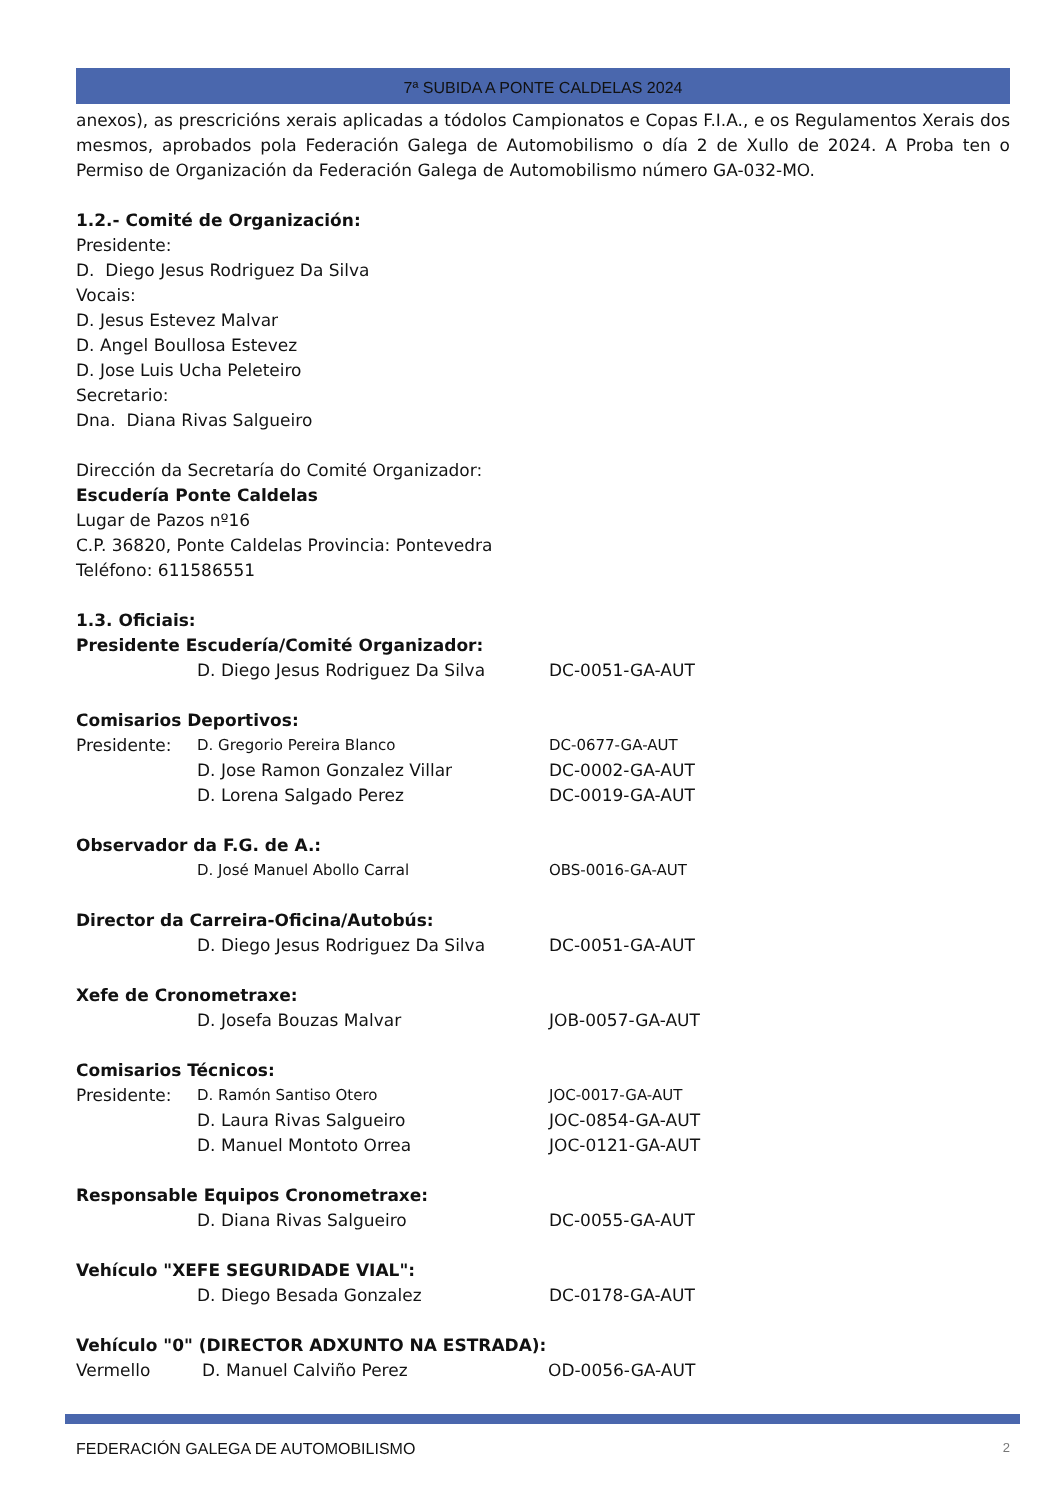7ª SUBIDA A PONTE CALDELAS 2024
anexos), as prescricións xerais aplicadas a tódolos Campionatos e Copas F.I.A., e os Regulamentos Xerais dos mesmos, aprobados pola Federación Galega de Automobilismo o día 2 de Xullo de 2024. A Proba ten o Permiso de Organización da Federación Galega de Automobilismo número GA-032-MO.
1.2.- Comité de Organización:
Presidente:
D. Diego Jesus Rodriguez Da Silva
Vocais:
D. Jesus Estevez Malvar
D. Angel Boullosa Estevez
D. Jose Luis Ucha Peleteiro
Secretario:
Dna. Diana Rivas Salgueiro
Dirección da Secretaría do Comité Organizador:
Escudería Ponte Caldelas
Lugar de Pazos nº16
C.P. 36820, Ponte Caldelas Provincia: Pontevedra
Teléfono: 611586551
1.3. Oficiais:
Presidente Escudería/Comité Organizador:
D. Diego Jesus Rodriguez Da Silva DC-0051-GA-AUT
Comisarios Deportivos:
Presidente: D. Gregorio Pereira Blanco DC-0677-GA-AUT
D. Jose Ramon Gonzalez Villar DC-0002-GA-AUT
D. Lorena Salgado Perez DC-0019-GA-AUT
Observador da F.G. de A.:
D. José Manuel Abollo Carral OBS-0016-GA-AUT
Director da Carreira-Oficina/Autobús:
D. Diego Jesus Rodriguez Da Silva DC-0051-GA-AUT
Xefe de Cronometraxe:
D. Josefa Bouzas Malvar JOB-0057-GA-AUT
Comisarios Técnicos:
Presidente: D. Ramón Santiso Otero JOC-0017-GA-AUT
D. Laura Rivas Salgueiro JOC-0854-GA-AUT
D. Manuel Montoto Orrea JOC-0121-GA-AUT
Responsable Equipos Cronometraxe:
D. Diana Rivas Salgueiro DC-0055-GA-AUT
Vehículo "XEFE SEGURIDADE VIAL":
D. Diego Besada Gonzalez DC-0178-GA-AUT
Vehículo "0" (DIRECTOR ADXUNTO NA ESTRADA):
Vermello D. Manuel Calviño Perez OD-0056-GA-AUT
FEDERACIÓN GALEGA DE AUTOMOBILISMO 2